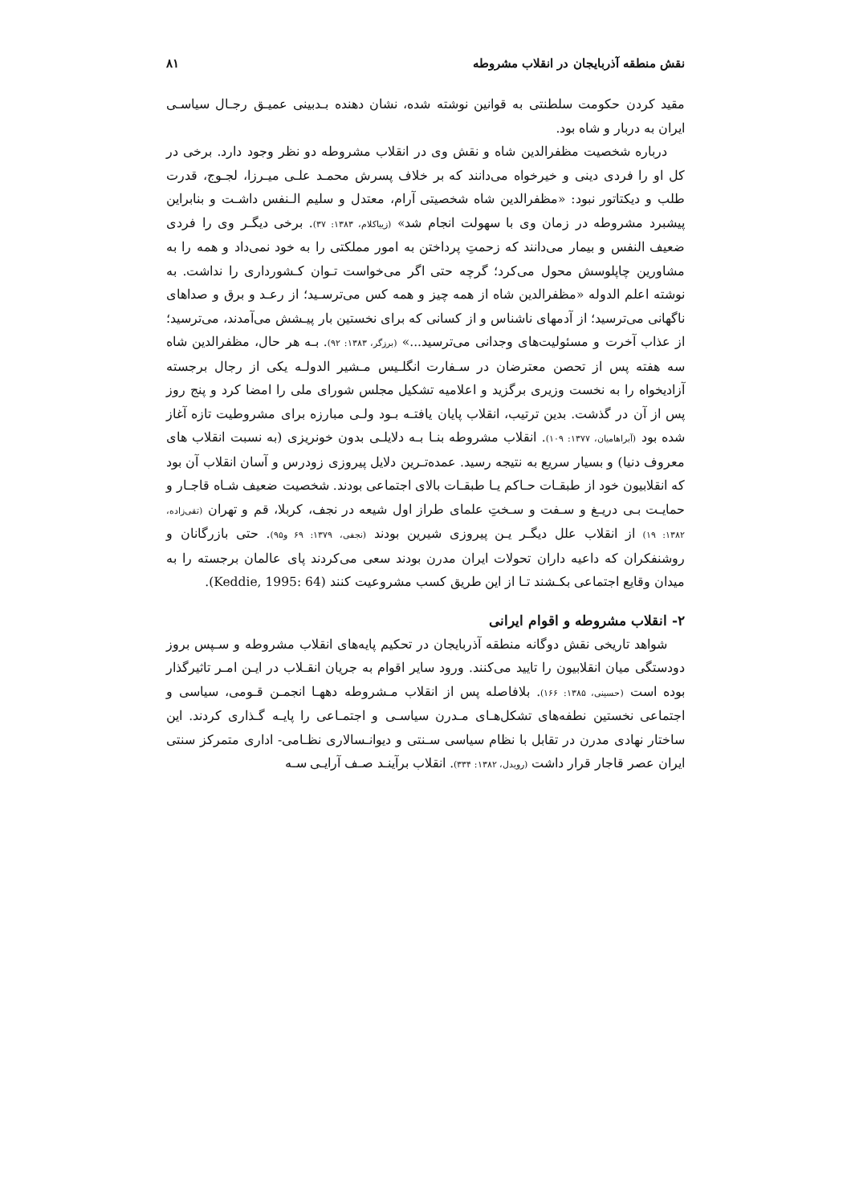نقش منطقه آذربایجان در انقلاب مشروطه ۸۱
مقید کردن حکومت سلطنتی به قوانین نوشته شده، نشان دهنده بـدبینی عمیـق رجـال سیاسـی ایران به دربار و شاه بود.
درباره شخصیت مظفرالدین شاه و نقش وی در انقلاب مشروطه دو نظر وجود دارد. برخی در کل او را فردی دینی و خیرخواه می‌دانند که بر خلاف پسرش محمـد علـی میـرزا، لجـوج، قدرت طلب و دیکتاتور نبود: «مظفرالدین شاه شخصیتی آرام، معتدل و سلیم الـنفس داشـت و بنابراین پیشبرد مشروطه در زمان وی با سهولت انجام شد» (زیباکلام، ۱۳۸۳: ۳۷). برخی دیگـر وی را فردی ضعیف النفس و بیمار می‌دانند که زحمتِ پرداختن به امور مملکتی را به خود نمی‌داد و همه را به مشاورین چاپلوسش محول می‌کرد؛ گرچه حتی اگر می‌خواست تـوان کـشورداری را نداشت. به نوشته اعلم الدوله «مظفرالدین شاه از همه چیز و همه کس می‌ترسـید؛ از رعـد و برق و صداهای ناگهانی می‌ترسید؛ از آدمهای ناشناس و از کسانی که برای نخستین بار پیـشش می‌آمدند، می‌ترسید؛ از عذاب آخرت و مسئولیت‌های وجدانی می‌ترسید...» (برزگر، ۱۳۸۳: ۹۲). بـه هر حال، مظفرالدین شاه سه هفته پس از تحصن معترضان در سـفارت انگلـیس مـشیر الدولـه یکی از رجال برجسته آزادیخواه را به نخست وزیری برگزید و اعلامیه تشکیل مجلس شورای ملی را امضا کرد و پنج روز پس از آن در گذشت. بدین ترتیب، انقلاب پایان یافتـه بـود ولـی مبارزه برای مشروطیت تازه آغاز شده بود (آبراهامیان، ۱۳۷۷: ۱۰۹). انقلاب مشروطه بنـا بـه دلایلـی بدون خونریزی (به نسبت انقلاب های معروف دنیا) و بسیار سریع به نتیجه رسید. عمده‌تـرین دلایل پیروزی زودرس و آسان انقلاب آن بود که انقلابیون خود از طبقـات حـاکم یـا طبقـات بالای اجتماعی بودند. شخصیت ضعیف شـاه قاجـار و حمایـت بـی دریـغ و سـفت و سـختِ علمای طراز اول شیعه در نجف، کربلا، قم و تهران (تقی‌زاده، ۱۳۸۲: ۱۹) از انقلاب علل دیگـر یـن پیروزی شیرین بودند (نجفی، ۱۳۷۹: ۶۹ و۹۵). حتی بازرگانان و روشنفکران که داعیه داران تحولات ایران مدرن بودند سعی می‌کردند پای عالمان برجسته را به میدان وقایع اجتماعی بکـشند تـا از این طریق کسب مشروعیت کنند (Keddie, 1995: 64).
۲- انقلاب مشروطه و اقوام ایرانی
شواهد تاریخی نقش دوگانه منطقه آذربایجان در تحکیم پایه‌های انقلاب مشروطه و سـپس بروز دودستگی میان انقلابیون را تایید می‌کنند. ورود سایر اقوام به جریان انقـلاب در ایـن امـر تاثیرگذار بوده است (حسینی، ۱۳۸۵: ۱۶۶). بلافاصله پس از انقلاب مـشروطه دههـا انجمـن قـومی، سیاسی و اجتماعی نخستین نطفه‌های تشکل‌هـای مـدرن سیاسـی و اجتمـاعی را پایـه گـذاری کردند. این ساختار نهادی مدرن در تقابل با نظام سیاسی سـنتی و دیوانـسالاری نظـامی- اداری متمرکز سنتی ایران عصر قاجار قرار داشت (رویدل، ۱۳۸۲: ۳۳۴). انقلاب برآینـد صـف آرایـی سـه